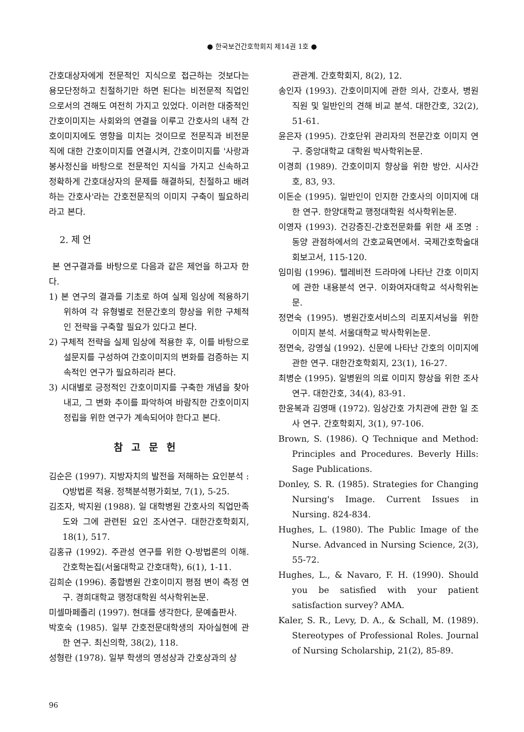● 한국보건간호학회지 제14권 1호 ●
간호대상자에게 전문적인 지식으로 접근하는 것보다는 용모단정하고 친절하기만 하면 된다는 비전문적 직업인으로서의 견해도 여전히 가지고 있었다. 이러한 대중적인 간호이미지는 사회와의 연결을 이루고 간호사의 내적 간호이미지에도 영향을 미치는 것이므로 전문직과 비전문직에 대한 간호이미지를 연결시켜, 간호이미지를 '사랑과 봉사정신을 바탕으로 전문적인 지식을 가지고 신속하고 정확하게 간호대상자의 문제를 해결하되, 친절하고 배려하는 간호사'라는 간호전문직의 이미지 구축이 필요하리라고 본다.
2. 제 언
본 연구결과를 바탕으로 다음과 같은 제언을 하고자 한다.
1) 본 연구의 결과를 기초로 하여 실제 임상에 적용하기 위하여 각 유형별로 전문간호의 향상을 위한 구체적인 전략을 구축할 필요가 있다고 본다.
2) 구체적 전략을 실제 임상에 적용한 후, 이를 바탕으로 설문지를 구성하여 간호이미지의 변화를 검증하는 지속적인 연구가 필요하리라 본다.
3) 시대별로 긍정적인 간호이미지를 구축한 개념을 찾아내고, 그 변화 추이를 파악하여 바람직한 간호이미지 정립을 위한 연구가 계속되어야 한다고 본다.
참고문헌
김순은 (1997). 지방자치의 발전을 저해하는 요인분석 : Q방법론 적용. 정책분석평가회보, 7(1), 5-25.
김조자, 박지원 (1988). 일 대학병원 간호사의 직업만족도와 그에 관련된 요인 조사연구. 대한간호학회지, 18(1), 517.
김홍규 (1992). 주관성 연구를 위한 Q-방법론의 이해. 간호학논집(서울대학교 간호대학), 6(1), 1-11.
김희순 (1996). 종합병원 간호이미지 평점 변이 측정 연구. 경희대학교 행정대학원 석사학위논문.
미셀마페졸리 (1997). 현대를 생각한다, 문예출판사.
박호숙 (1985). 일부 간호전문대학생의 자아실현에 관한 연구. 최신의학, 38(2), 118.
성형란 (1978). 일부 학생의 영성상과 간호상과의 상
관관계. 간호학회지, 8(2), 12.
송인자 (1993). 간호이미지에 관한 의사, 간호사, 병원 직원 및 일반인의 견해 비교 분석. 대한간호, 32(2), 51-61.
윤은자 (1995). 간호단위 관리자의 전문간호 이미지 연구. 중앙대학교 대학원 박사학위논문.
이경희 (1989). 간호이미지 향상을 위한 방안. 시사간호, 83, 93.
이돈순 (1995). 일반인이 인지한 간호사의 이미지에 대한 연구. 한양대학교 행정대학원 석사학위논문.
이영자 (1993). 건강증진-간호전문화를 위한 새 조명 : 동양 관점하에서의 간호교육면에서. 국제간호학술대회보고서, 115-120.
임미림 (1996). 텔레비전 드라마에 나타난 간호 이미지에 관한 내용분석 연구. 이화여자대학교 석사학위논문.
정면숙 (1995). 병원간호서비스의 리포지셔닝을 위한 이미지 분석. 서울대학교 박사학위논문.
정면숙, 강영실 (1992). 신문에 나타난 간호의 이미지에 관한 연구. 대한간호학회지, 23(1), 16-27.
최병순 (1995). 일병원의 의료 이미지 향상을 위한 조사 연구. 대한간호, 34(4), 83-91.
한윤복과 김영매 (1972). 임상간호 가치관에 관한 일 조사 연구. 간호학회지, 3(1), 97-106.
Brown, S. (1986). Q Technique and Method: Principles and Procedures. Beverly Hills: Sage Publications.
Donley, S. R. (1985). Strategies for Changing Nursing's Image. Current Issues in Nursing. 824-834.
Hughes, L. (1980). The Public Image of the Nurse. Advanced in Nursing Science, 2(3), 55-72.
Hughes, L., & Navaro, F. H. (1990). Should you be satisfied with your patient satisfaction survey? AMA.
Kaler, S. R., Levy, D. A., & Schall, M. (1989). Stereotypes of Professional Roles. Journal of Nursing Scholarship, 21(2), 85-89.
96